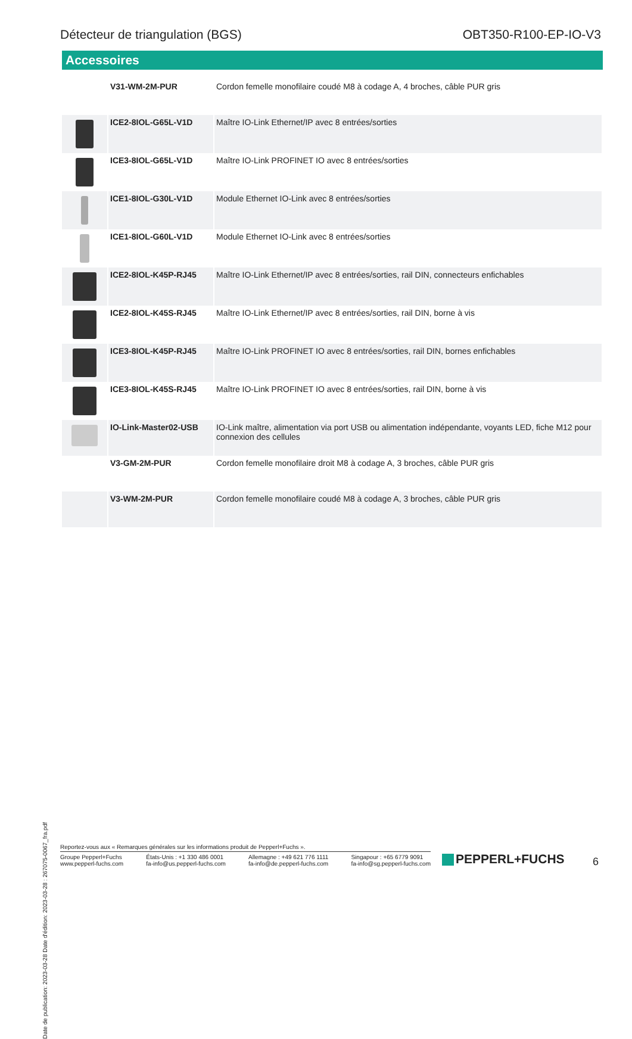Détecteur de triangulation (BGS)
OBT350-R100-EP-IO-V3
Accessoires
| | V31-WM-2M-PUR | Cordon femelle monofilaire coudé M8 à codage A, 4 broches, câble PUR gris |
| | ICE2-8IOL-G65L-V1D | Maître IO-Link Ethernet/IP avec 8 entrées/sorties |
| | ICE3-8IOL-G65L-V1D | Maître IO-Link PROFINET IO avec 8 entrées/sorties |
| | ICE1-8IOL-G30L-V1D | Module Ethernet IO-Link avec 8 entrées/sorties |
| | ICE1-8IOL-G60L-V1D | Module Ethernet IO-Link avec 8 entrées/sorties |
| | ICE2-8IOL-K45P-RJ45 | Maître IO-Link Ethernet/IP avec 8 entrées/sorties, rail DIN, connecteurs enfichables |
| | ICE2-8IOL-K45S-RJ45 | Maître IO-Link Ethernet/IP avec 8 entrées/sorties, rail DIN, borne à vis |
| | ICE3-8IOL-K45P-RJ45 | Maître IO-Link PROFINET IO avec 8 entrées/sorties, rail DIN, bornes enfichables |
| | ICE3-8IOL-K45S-RJ45 | Maître IO-Link PROFINET IO avec 8 entrées/sorties, rail DIN, borne à vis |
| | IO-Link-Master02-USB | IO-Link maître, alimentation via port USB ou alimentation indépendante, voyants LED, fiche M12 pour connexion des cellules |
| | V3-GM-2M-PUR | Cordon femelle monofilaire droit M8 à codage A, 3 broches, câble PUR gris |
| | V3-WM-2M-PUR | Cordon femelle monofilaire coudé M8 à codage A, 3 broches, câble PUR gris |
Date de publication: 2023-03-28 Date d'édition: 2023-03-28 : 267075-0067_fra.pdf
Reportez-vous aux « Remarques générales sur les informations produit de Pepperl+Fuchs ».
Groupe Pepperl+Fuchs
www.pepperl-fuchs.com
États-Unis : +1 330 486 0001
fa-info@us.pepperl-fuchs.com
Allemagne : +49 621 776 1111
fa-info@de.pepperl-fuchs.com
Singapour : +65 6779 9091
fa-info@sg.pepperl-fuchs.com
PEPPERL+FUCHS 6